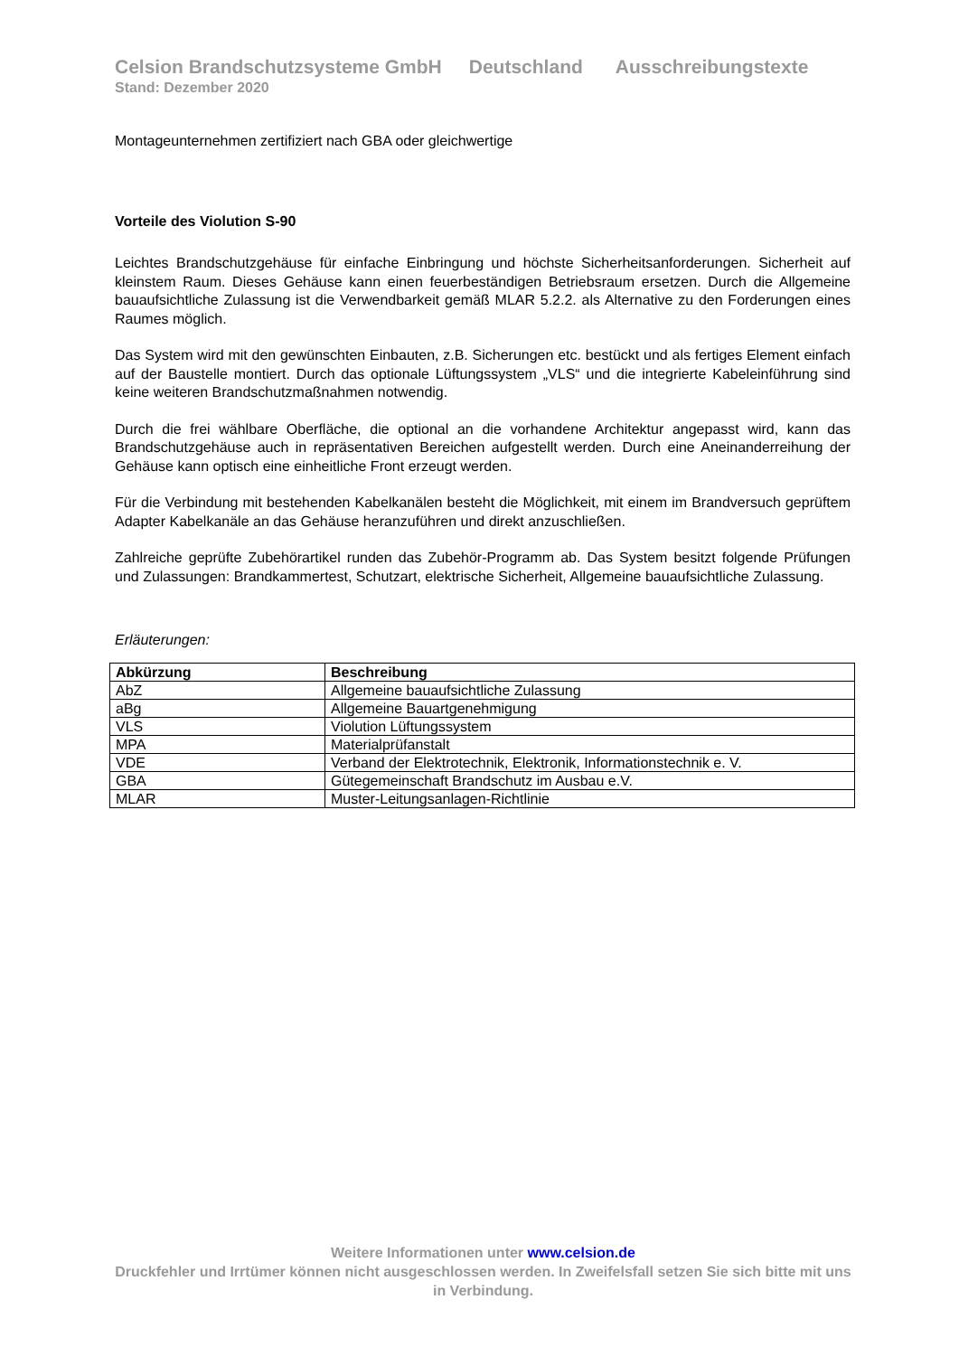Celsion Brandschutzsysteme GmbH Deutschland Ausschreibungstexte
Stand: Dezember 2020
Montageunternehmen zertifiziert nach GBA oder gleichwertige
Vorteile des Violution S-90
Leichtes Brandschutzgehäuse für einfache Einbringung und höchste Sicherheitsanforderungen. Sicherheit auf kleinstem Raum. Dieses Gehäuse kann einen feuerbeständigen Betriebsraum ersetzen. Durch die Allgemeine bauaufsichtliche Zulassung ist die Verwendbarkeit gemäß MLAR 5.2.2. als Alternative zu den Forderungen eines Raumes möglich.
Das System wird mit den gewünschten Einbauten, z.B. Sicherungen etc. bestückt und als fertiges Element einfach auf der Baustelle montiert. Durch das optionale Lüftungssystem „VLS“ und die integrierte Kabeleinführung sind keine weiteren Brandschutzmaßnahmen notwendig.
Durch die frei wählbare Oberfläche, die optional an die vorhandene Architektur angepasst wird, kann das Brandschutzgehäuse auch in repräsentativen Bereichen aufgestellt werden. Durch eine Aneinanderreihung der Gehäuse kann optisch eine einheitliche Front erzeugt werden.
Für die Verbindung mit bestehenden Kabelkanälen besteht die Möglichkeit, mit einem im Brandversuch geprüftem Adapter Kabelkanäle an das Gehäuse heranzuführen und direkt anzuschließen.
Zahlreiche geprüfte Zubehörartikel runden das Zubehör-Programm ab. Das System besitzt folgende Prüfungen und Zulassungen: Brandkammertest, Schutzart, elektrische Sicherheit, Allgemeine bauaufsichtliche Zulassung.
Erläuterungen:
| Abkürzung | Beschreibung |
| --- | --- |
| AbZ | Allgemeine bauaufsichtliche Zulassung |
| aBg | Allgemeine Bauartgenehmigung |
| VLS | Violution Lüftungssystem |
| MPA | Materialprüfanstalt |
| VDE | Verband der Elektrotechnik, Elektronik, Informationstechnik e. V. |
| GBA | Gütegemeinschaft Brandschutz im Ausbau e.V. |
| MLAR | Muster-Leitungsanlagen-Richtlinie |
Weitere Informationen unter www.celsion.de
Druckfehler und Irrtümer können nicht ausgeschlossen werden. In Zweifelsfall setzen Sie sich bitte mit uns in Verbindung.